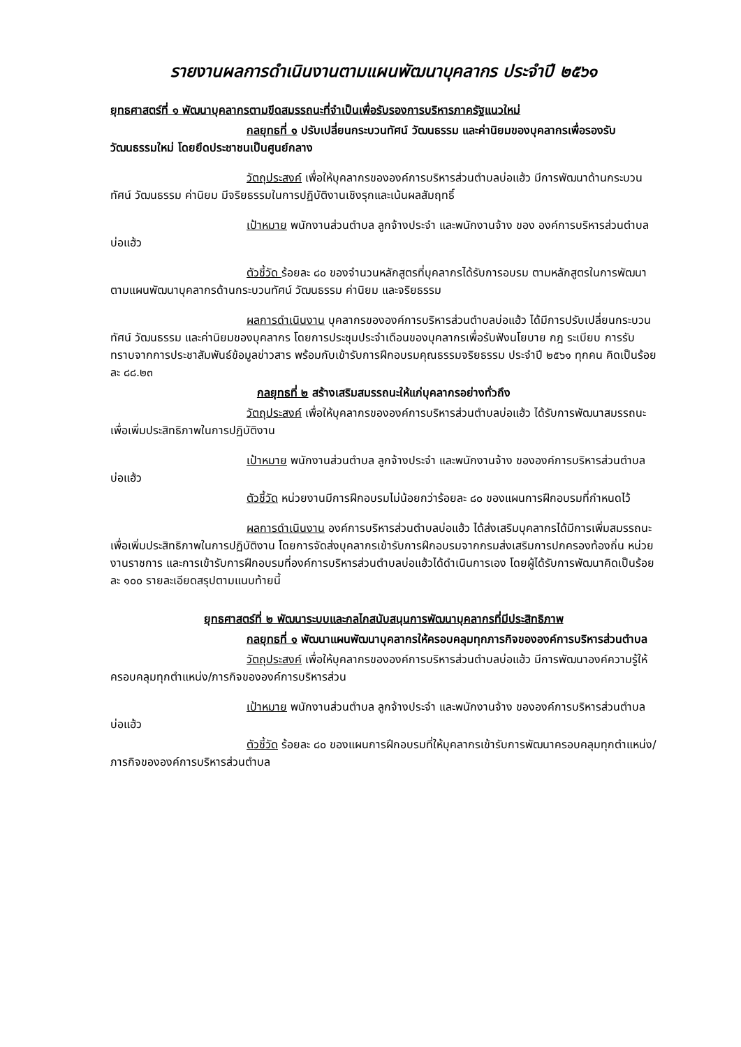รายงานผลการดำเนินงานตามแผนพัฒนาบุคลากร ประจำปี ๒๕๖๑
ยุทธศาสตร์ที่ ๑ พัฒนาบุคลากรตามขีดสมรรถนะที่จำเป็นเพื่อรับรองการบริหารภาครัฐแนวใหม่
กลยุทธที่ ๑ ปรับเปลี่ยนกระบวนทัศน์ วัฒนธรรม และค่านิยมของบุคลากรเพื่อรองรับวัฒนธรรมใหม่ โดยยึดประชาชนเป็นศูนย์กลาง
วัตถุประสงค์ เพื่อให้บุคลากรขององค์การบริหารส่วนตำบลบ่อแฮ้ว มีการพัฒนาด้านกระบวนทัศน์ วัฒนธรรม ค่านิยม มีจริยธรรมในการปฏิบัติงานเชิงรุกและเน้นผลสัมฤทธิ์
เป้าหมาย พนักงานส่วนตำบล ลูกจ้างประจำ และพนักงานจ้าง ของ องค์การบริหารส่วนตำบลบ่อแฮ้ว
ตัวชี้วัด ร้อยละ ๘๐ ของจำนวนหลักสูตรที่บุคลากรได้รับการอบรม ตามหลักสูตรในการพัฒนาตามแผนพัฒนาบุคลากรด้านกระบวนทัศน์ วัฒนธรรม ค่านิยม และจริยธรรม
ผลการดำเนินงาน บุคลากรขององค์การบริหารส่วนตำบลบ่อแฮ้ว ได้มีการปรับเปลี่ยนกระบวนทัศน์ วัฒนธรรม และค่านิยมของบุคลากร โดยการประชุมประจำเดือนของบุคลากรเพื่อรับฟังนโยบาย กฎ ระเบียบ การรับทราบจากการประชาสัมพันธ์ข้อมูลข่าวสาร พร้อมกับเข้ารับการฝึกอบรมคุณธรรมจริยธรรม ประจำปี ๒๕๖๑ ทุกคน คิดเป็นร้อยละ ๘๘.๒๓
กลยุทธที่ ๒ สร้างเสริมสมรรถนะให้แก่บุคลากรอย่างทั่วถึง
วัตถุประสงค์ เพื่อให้บุคลากรขององค์การบริหารส่วนตำบลบ่อแฮ้ว ได้รับการพัฒนาสมรรถนะเพื่อเพิ่มประสิทธิภาพในการปฏิบัติงาน
เป้าหมาย พนักงานส่วนตำบล ลูกจ้างประจำ และพนักงานจ้าง ขององค์การบริหารส่วนตำบลบ่อแฮ้ว
ตัวชี้วัด หน่วยงานมีการฝึกอบรมไม่น้อยกว่าร้อยละ ๘๐ ของแผนการฝึกอบรมที่กำหนดไว้
ผลการดำเนินงาน องค์การบริหารส่วนตำบลบ่อแฮ้ว ได้ส่งเสริมบุคลากรได้มีการเพิ่มสมรรถนะเพื่อเพิ่มประสิทธิภาพในการปฏิบัติงาน โดยการจัดส่งบุคลากรเข้ารับการฝึกอบรมจากกรมส่งเสริมการปกครองท้องถิ่น หน่วยงานราชการ และการเข้ารับการฝึกอบรมที่องค์การบริหารส่วนตำบลบ่อแฮ้วได้ดำเนินการเอง โดยผู้ได้รับการพัฒนาคิดเป็นร้อยละ ๑๐๐ รายละเอียดสรุปตามแนบท้ายนี้
ยุทธศาสตร์ที่ ๒ พัฒนาระบบและกลไกสนับสนุนการพัฒนาบุคลากรที่มีประสิทธิภาพ
กลยุทธที่ ๑ พัฒนาแผนพัฒนาบุคลากรให้ครอบคลุมทุกภารกิจขององค์การบริหารส่วนตำบล
วัตถุประสงค์ เพื่อให้บุคลากรขององค์การบริหารส่วนตำบลบ่อแฮ้ว มีการพัฒนาองค์ความรู้ให้ครอบคลุมทุกตำแหน่ง/ภารกิจขององค์การบริหารส่วน
เป้าหมาย พนักงานส่วนตำบล ลูกจ้างประจำ และพนักงานจ้าง ขององค์การบริหารส่วนตำบลบ่อแฮ้ว
ตัวชี้วัด ร้อยละ ๘๐ ของแผนการฝึกอบรมที่ให้บุคลากรเข้ารับการพัฒนาครอบคลุมทุกตำแหน่ง/ภารกิจขององค์การบริหารส่วนตำบล